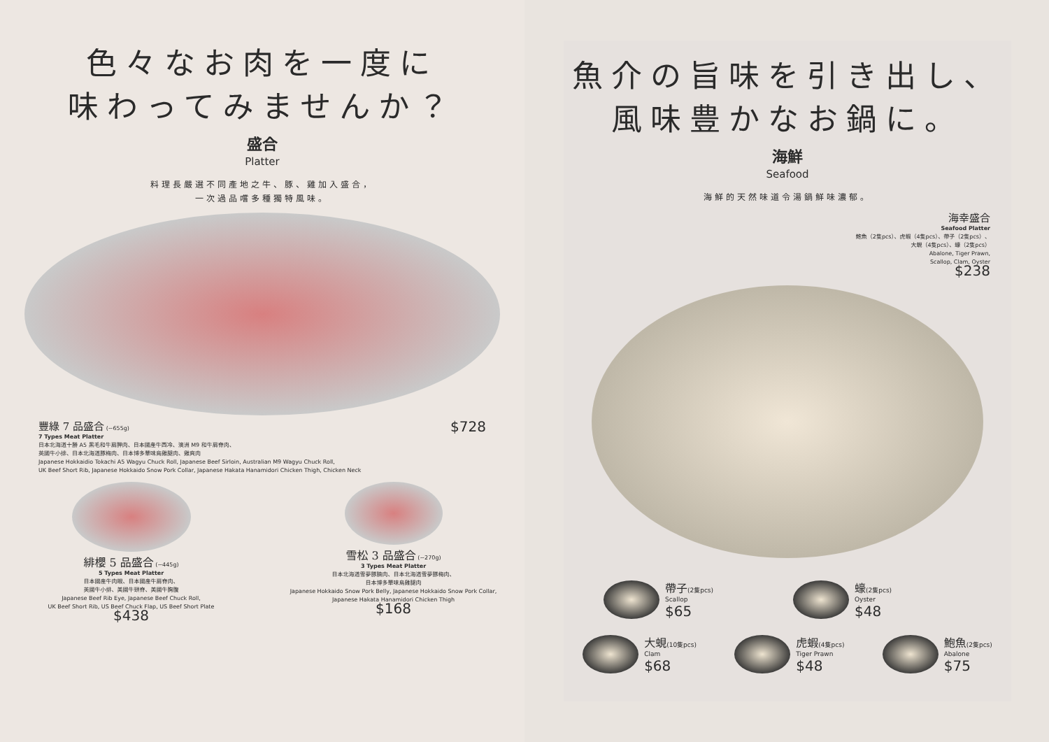色々なお肉を一度に
味わってみませんか？
盛合
Platter
料理長嚴選不同產地之牛、豚、雞加入盛合，
一次過品嚐多種獨特風味。
豐綠 7 品盛合 (~655g)
7 Types Meat Platter
日本北海道十勝 A5 黑毛和牛肩胛肉、日本國產牛西冷、澳洲 M9 和牛肩脊肉、
英國牛小排、日本北海道豚梅肉、日本博多華味鳥雞腿肉、雞爽肉
Japanese Hokkaidio Tokachi A5 Wagyu Chuck Roll, Japanese Beef Sirloin, Australian M9 Wagyu Chuck Roll,
UK Beef Short Rib, Japanese Hokkaido Snow Pork Collar, Japanese Hakata Hanamidori Chicken Thigh, Chicken Neck
$728
緋櫻 5 品盛合 (~445g)
5 Types Meat Platter
日本國產牛肉眼、日本國產牛肩脊肉、
英國牛小排、美國牛頸脊、美國牛胸腹
Japanese Beef Rib Eye, Japanese Beef Chuck Roll,
UK Beef Short Rib, US Beef Chuck Flap, US Beef Short Plate
$438
雪松 3 品盛合 (~270g)
3 Types Meat Platter
日本北海道雪夢豚腩肉、日本北海道雪夢豚梅肉、
日本博多華味鳥雞腿肉
Japanese Hokkaido Snow Pork Belly, Japanese Hokkaido Snow Pork Collar,
Japanese Hakata Hanamidori Chicken Thigh
$168
魚介の旨味を引き出し、
風味豊かなお鍋に。
海鮮
Seafood
海鮮的天然味道令湯鍋鮮味濃郁。
海幸盛合
Seafood Platter
鮑魚（2隻pcs）、虎蝦（4隻pcs）、帶子（2隻pcs）、
大蜆（4隻pcs）、蠔（2隻pcs）
Abalone, Tiger Prawn,
Scallop, Clam, Oyster
$238
帶子(2隻pcs)
Scallop
$65
蠔(2隻pcs)
Oyster
$48
大蜆(10隻pcs)
Clam
$68
虎蝦(4隻pcs)
Tiger Prawn
$48
鮑魚(2隻pcs)
Abalone
$75